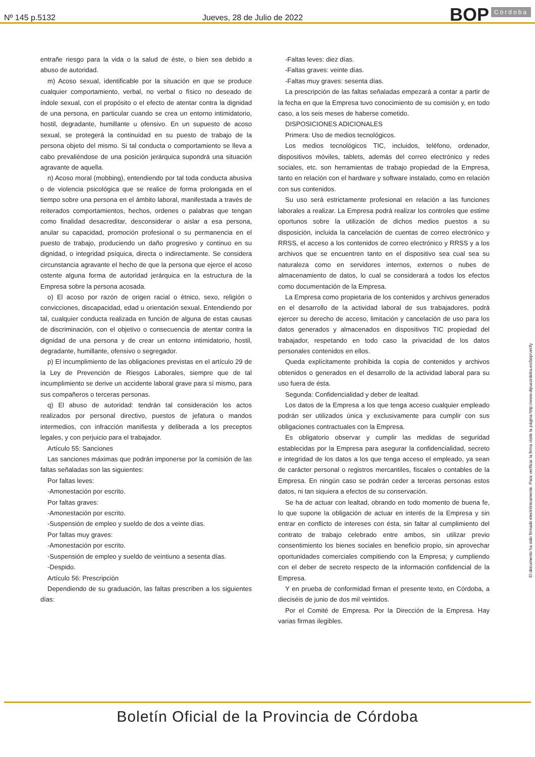Nº 145 p.5132 Jueves, 28 de Julio de 2022
BOP Córdoba
entrañe riesgo para la vida o la salud de éste, o bien sea debido a abuso de autoridad.
m) Acoso sexual, identificable por la situación en que se produce cualquier comportamiento, verbal, no verbal o físico no deseado de índole sexual, con el propósito o el efecto de atentar contra la dignidad de una persona, en particular cuando se crea un entorno intimidatorio, hostil, degradante, humillante u ofensivo. En un supuesto de acoso sexual, se protegerá la continuidad en su puesto de trabajo de la persona objeto del mismo. Si tal conducta o comportamiento se lleva a cabo prevaliéndose de una posición jerárquica supondrá una situación agravante de aquella.
n) Acoso moral (mobbing), entendiendo por tal toda conducta abusiva o de violencia psicológica que se realice de forma prolongada en el tiempo sobre una persona en el ámbito laboral, manifestada a través de reiterados comportamientos, hechos, ordenes o palabras que tengan como finalidad desacreditar, desconsiderar o aislar a esa persona, anular su capacidad, promoción profesional o su permanencia en el puesto de trabajo, produciendo un daño progresivo y continuo en su dignidad, o integridad psíquica, directa o indirectamente. Se considera circunstancia agravante el hecho de que la persona que ejerce el acoso ostente alguna forma de autoridad jerárquica en la estructura de la Empresa sobre la persona acosada.
o) El acoso por razón de origen racial o étnico, sexo, religión o convicciones, discapacidad, edad u orientación sexual. Entendiendo por tal, cualquier conducta realizada en función de alguna de estas causas de discriminación, con el objetivo o consecuencia de atentar contra la dignidad de una persona y de crear un entorno intimidatorio, hostil, degradante, humillante, ofensivo o segregador.
p) El incumplimiento de las obligaciones previstas en el artículo 29 de la Ley de Prevención de Riesgos Laborales, siempre que de tal incumplimiento se derive un accidente laboral grave para sí mismo, para sus compañeros o terceras personas.
q) El abuso de autoridad: tendrán tal consideración los actos realizados por personal directivo, puestos de jefatura o mandos intermedios, con infracción manifiesta y deliberada a los preceptos legales, y con perjuicio para el trabajador.
Artículo 55: Sanciones
Las sanciones máximas que podrán imponerse por la comisión de las faltas señaladas son las siguientes:
Por faltas leves:
-Amonestación por escrito.
Por faltas graves:
-Amonestación por escrito.
-Suspensión de empleo y sueldo de dos a veinte días.
Por faltas muy graves:
-Amonestación por escrito.
-Suspensión de empleo y sueldo de veintiuno a sesenta días.
-Despido.
Artículo 56: Prescripción
Dependiendo de su graduación, las faltas prescriben a los siguientes días:
-Faltas leves: diez días.
-Faltas graves: veinte días.
-Faltas muy graves: sesenta días.
La prescripción de las faltas señaladas empezará a contar a partir de la fecha en que la Empresa tuvo conocimiento de su comisión y, en todo caso, a los seis meses de haberse cometido.
DISPOSICIONES ADICIONALES
Primera: Uso de medios tecnológicos.
Los medios tecnológicos TIC, incluidos, teléfono, ordenador, dispositivos móviles, tablets, además del correo electrónico y redes sociales, etc. son herramientas de trabajo propiedad de la Empresa, tanto en relación con el hardware y software instalado, como en relación con sus contenidos.
Su uso será estrictamente profesional en relación a las funciones laborales a realizar. La Empresa podrá realizar los controles que estime oportunos sobre la utilización de dichos medios puestos a su disposición, incluida la cancelación de cuentas de correo electrónico y RRSS, el acceso a los contenidos de correo electrónico y RRSS y a los archivos que se encuentren tanto en el dispositivo sea cual sea su naturaleza como en servidores internos, externos o nubes de almacenamiento de datos, lo cual se considerará a todos los efectos como documentación de la Empresa.
La Empresa como propietaria de los contenidos y archivos generados en el desarrollo de la actividad laboral de sus trabajadores, podrá ejercer su derecho de acceso, limitación y cancelación de uso para los datos generados y almacenados en dispositivos TIC propiedad del trabajador, respetando en todo caso la privacidad de los datos personales contenidos en ellos.
Queda explícitamente prohibida la copia de contenidos y archivos obtenidos o generados en el desarrollo de la actividad laboral para su uso fuera de ésta.
Segunda: Confidencialidad y deber de lealtad.
Los datos de la Empresa a los que tenga acceso cualquier empleado podrán ser utilizados única y exclusivamente para cumplir con sus obligaciones contractuales con la Empresa.
Es obligatorio observar y cumplir las medidas de seguridad establecidas por la Empresa para asegurar la confidencialidad, secreto e integridad de los datos a los que tenga acceso el empleado, ya sean de carácter personal o registros mercantiles, fiscales o contables de la Empresa. En ningún caso se podrán ceder a terceras personas estos datos, ni tan siquiera a efectos de su conservación.
Se ha de actuar con lealtad, obrando en todo momento de buena fe, lo que supone la obligación de actuar en interés de la Empresa y sin entrar en conflicto de intereses con ésta, sin faltar al cumplimiento del contrato de trabajo celebrado entre ambos, sin utilizar previo consentimiento los bienes sociales en beneficio propio, sin aprovechar oportunidades comerciales compitiendo con la Empresa; y cumpliendo con el deber de secreto respecto de la información confidencial de la Empresa.
Y en prueba de conformidad firman el presente texto, en Córdoba, a dieciséis de junio de dos mil veintidos.
Por el Comité de Empresa. Por la Dirección de la Empresa. Hay varias firmas ilegibles.
El documento ha sido firmado electrónicamente. Para verificar la firma visite la página http://www.dipucordoba.es/bop/verify
Boletín Oficial de la Provincia de Córdoba